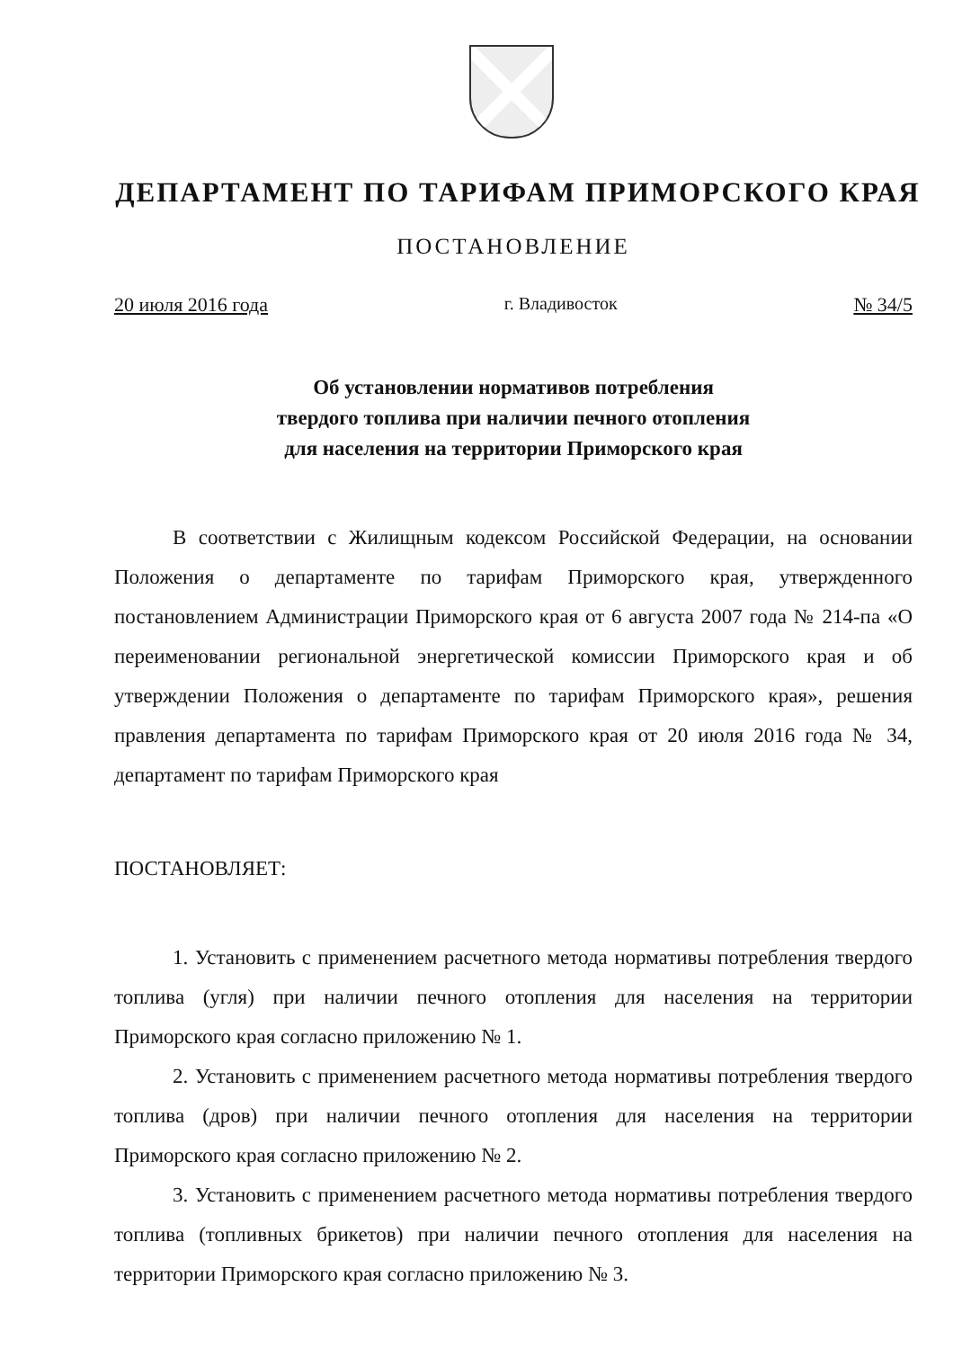ДЕПАРТАМЕНТ ПО ТАРИФАМ ПРИМОРСКОГО КРАЯ
ПОСТАНОВЛЕНИЕ
20 июля 2016 года г. Владивосток № 34/5
Об установлении нормативов потребления
твердого топлива при наличии печного отопления
для населения на территории Приморского края
В соответствии с Жилищным кодексом Российской Федерации, на основании Положения о департаменте по тарифам Приморского края, утвержденного постановлением Администрации Приморского края от 6 августа 2007 года № 214-па «О переименовании региональной энергетической комиссии Приморского края и об утверждении Положения о департаменте по тарифам Приморского края», решения правления департамента по тарифам Приморского края от 20 июля 2016 года № 34, департамент по тарифам Приморского края
ПОСТАНОВЛЯЕТ:
1. Установить с применением расчетного метода нормативы потребления твердого топлива (угля) при наличии печного отопления для населения на территории Приморского края согласно приложению № 1.
2. Установить с применением расчетного метода нормативы потребления твердого топлива (дров) при наличии печного отопления для населения на территории Приморского края согласно приложению № 2.
3. Установить с применением расчетного метода нормативы потребления твердого топлива (топливных брикетов) при наличии печного отопления для населения на территории Приморского края согласно приложению № 3.